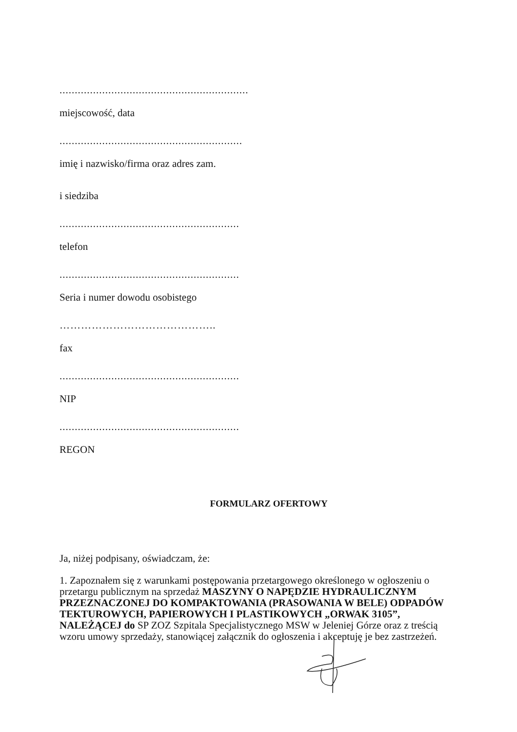..............................................................
miejscowość, data
............................................................
imię i nazwisko/firma oraz adres zam.
i siedziba
...........................................................
telefon
...........................................................
Seria i numer dowodu osobistego
……………………………………..
fax
...........................................................
NIP
...........................................................
REGON
FORMULARZ OFERTOWY
Ja, niżej podpisany, oświadczam, że:
1. Zapoznałem się z warunkami postępowania przetargowego określonego w ogłoszeniu o przetargu publicznym na sprzedaż MASZYNY O NAPĘDZIE HYDRAULICZNYM PRZEZNACZONEJ DO KOMPAKTOWANIA (PRASOWANIA W BELE) ODPADÓW TEKTUROWYCH, PAPIEROWYCH I PLASTIKOWYCH „ORWAK 3105”, NALEŻĄCEJ do SP ZOZ Szpitala Specjalistycznego MSW w Jeleniej Górze oraz z treścią wzoru umowy sprzedaży, stanowiącej załącznik do ogłoszenia i akceptuję je bez zastrzeżeń.